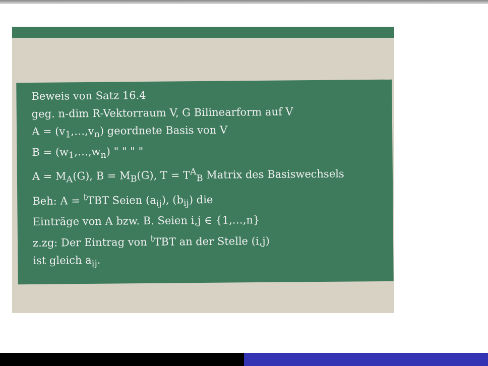Beweis von Satz 16.4
geg. n-dim R-Vektorraum V, G Bilinearform auf V
A = (v<sub>1</sub>,…,v<sub>n</sub>) geordnete Basis von V
B = (w<sub>1</sub>,…,w<sub>n</sub>) " " " "
A = M<sub>A</sub>(G), B = M<sub>B</sub>(G), T = T<sup>A</sup><sub>B</sub> Matrix des Basiswechsels
Beh: A = <sup>t</sup>TBT Seien (a<sub>ij</sub>), (b<sub>ij</sub>) die
Einträge von A bzw. B. Seien i,j ∈ {1,…,n}
z.zg: Der Eintrag von <sup>t</sup>TBT an der Stelle (i,j)
ist gleich a<sub>ij</sub>.